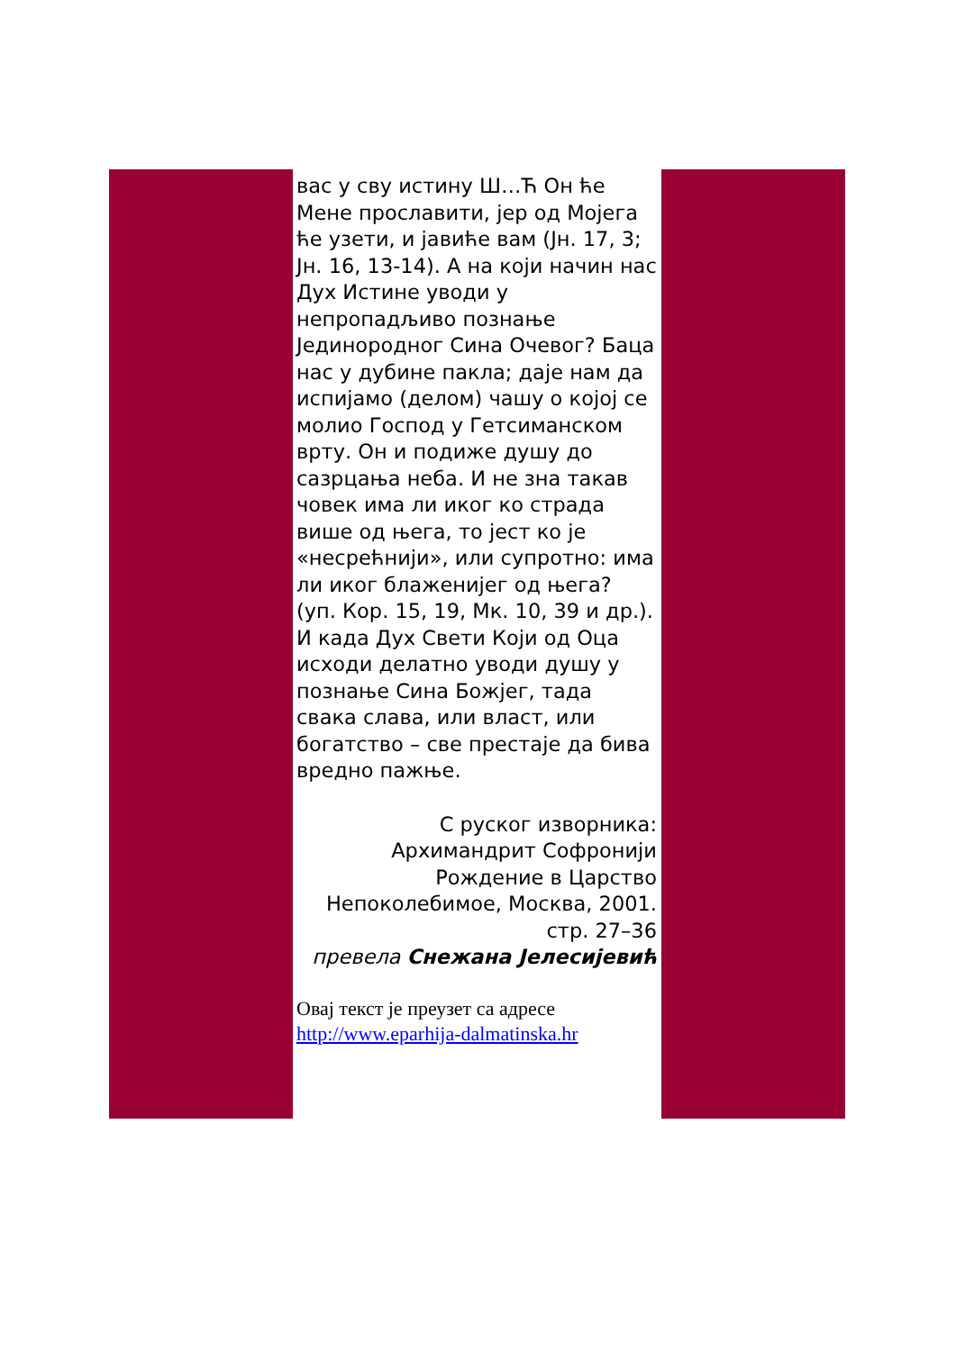вас у сву истину Ш…Ћ Он ће Мене прославити, јер од Мојега ће узети, и јавиће вам (Јн. 17, 3; Јн. 16, 13-14). А на који начин нас Дух Истине уводи у непропадљиво познање Јединородног Сина Очевог? Баца нас у дубине пакла; даје нам да испијамо (делом) чашу о којој се молио Господ у Гетсиманском врту. Он и подиже душу до сазрцања неба. И не зна такав човек има ли иког ко страда више од њега, то јест ко је «несрећнији», или супротно: има ли иког блаженијег од њега? (уп. Кор. 15, 19, Мк. 10, 39 и др.). И када Дух Свети Који од Оца исходи делатно уводи душу у познање Сина Божјег, тада свака слава, или власт, или богатство – све престаје да бива вредно пажње.
С руског изворника:
Архимандрит Софронији
Рождение в Царство Непоколебимое, Москва, 2001. стр. 27–36
превела Снежана Јелесијевић
Овај текст је преузет са адресе
http://www.eparhija-dalmatinska.hr